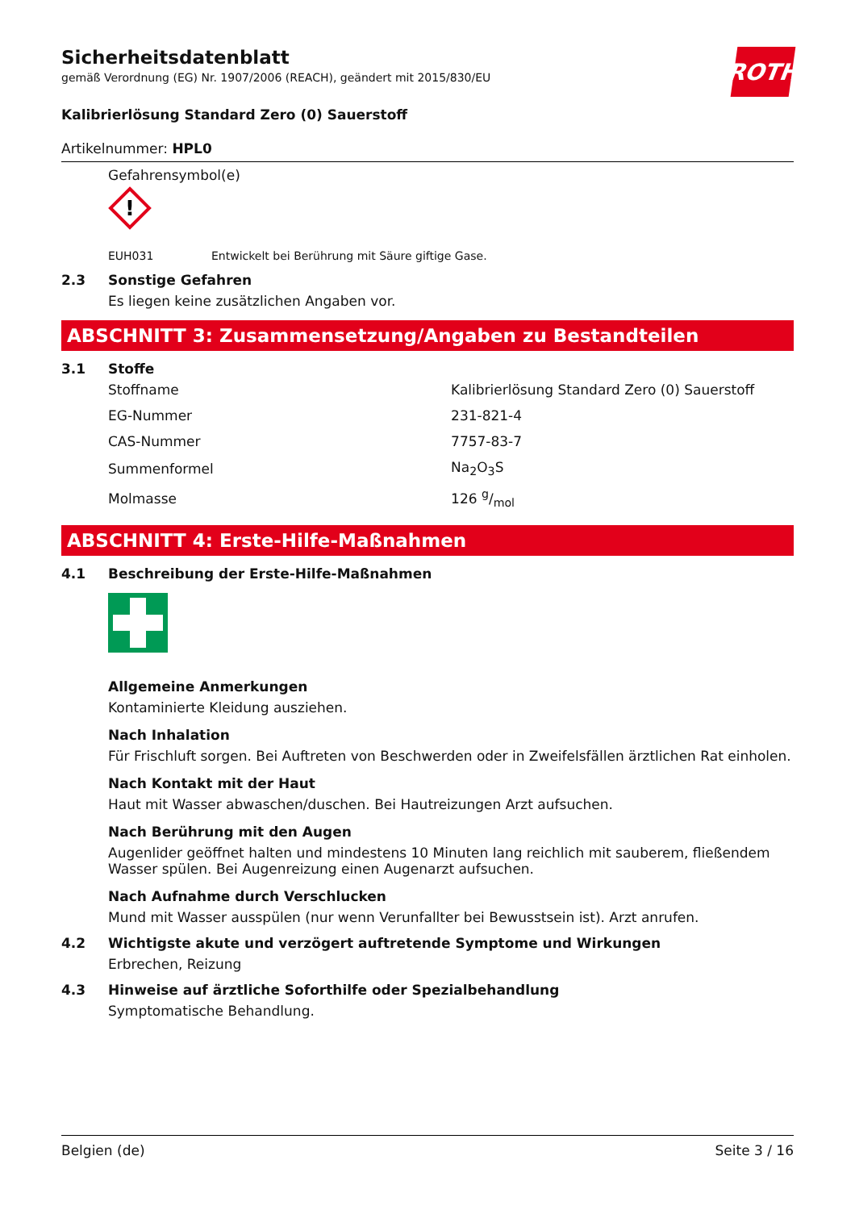ROTH
Sicherheitsdatenblatt
gemäß Verordnung (EG) Nr. 1907/2006 (REACH), geändert mit 2015/830/EU
Kalibrierlösung Standard Zero (0) Sauerstoff
Artikelnummer: HPL0
Gefahrensymbol(e)
!
EUH031 Entwickelt bei Berührung mit Säure giftige Gase.
2.3 Sonstige Gefahren
Es liegen keine zusätzlichen Angaben vor.
ABSCHNITT 3: Zusammensetzung/Angaben zu Bestandteilen
3.1 Stoffe
| Stoffname | Kalibrierlösung Standard Zero (0) Sauerstoff |
| EG-Nummer | 231-821-4 |
| CAS-Nummer | 7757-83-7 |
| Summenformel | Na<sub>2</sub>O<sub>3</sub>S |
| Molmasse | 126 g/mol |
ABSCHNITT 4: Erste-Hilfe-Maßnahmen
4.1 Beschreibung der Erste-Hilfe-Maßnahmen
Allgemeine Anmerkungen
Kontaminierte Kleidung ausziehen.
Nach Inhalation
Für Frischluft sorgen. Bei Auftreten von Beschwerden oder in Zweifelsfällen ärztlichen Rat einholen.
Nach Kontakt mit der Haut
Haut mit Wasser abwaschen/duschen. Bei Hautreizungen Arzt aufsuchen.
Nach Berührung mit den Augen
Augenlider geöffnet halten und mindestens 10 Minuten lang reichlich mit sauberem, fließendem Wasser spülen. Bei Augenreizung einen Augenarzt aufsuchen.
Nach Aufnahme durch Verschlucken
Mund mit Wasser ausspülen (nur wenn Verunfallter bei Bewusstsein ist). Arzt anrufen.
4.2 Wichtigste akute und verzögert auftretende Symptome und Wirkungen
Erbrechen, Reizung
4.3 Hinweise auf ärztliche Soforthilfe oder Spezialbehandlung
Symptomatische Behandlung.
Belgien (de) Seite 3 / 16